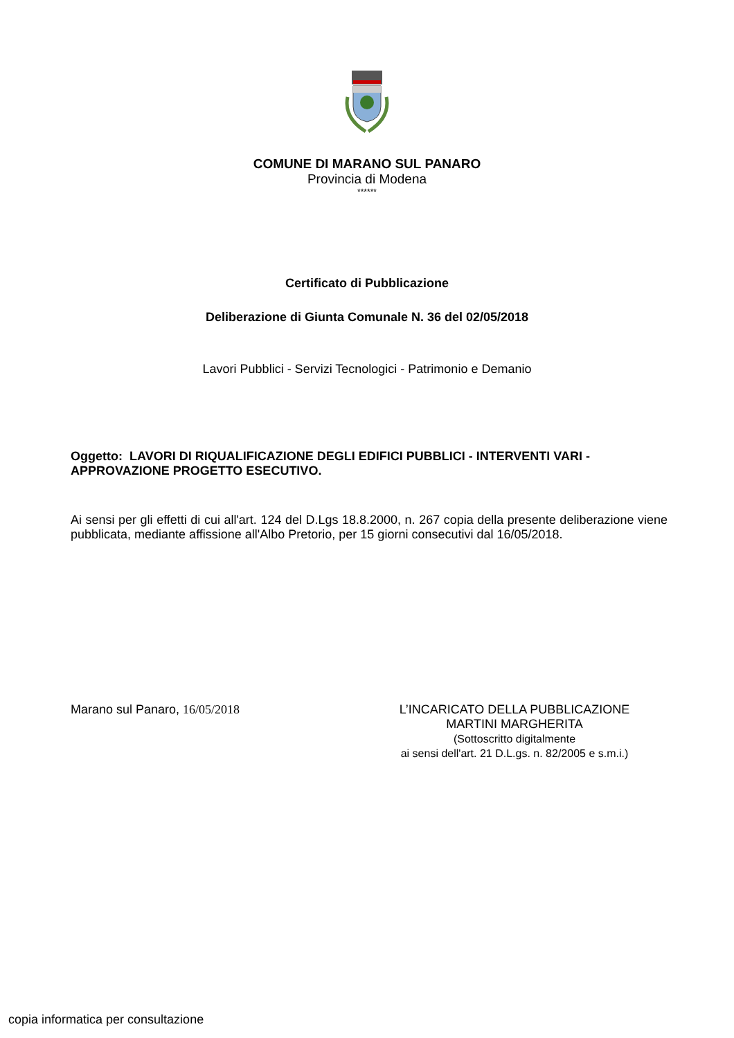COMUNE DI MARANO SUL PANARO
Provincia di Modena
******
Certificato di Pubblicazione
Deliberazione di Giunta Comunale N. 36 del 02/05/2018
Lavori Pubblici - Servizi Tecnologici - Patrimonio e Demanio
Oggetto: LAVORI DI RIQUALIFICAZIONE DEGLI EDIFICI PUBBLICI - INTERVENTI VARI - APPROVAZIONE PROGETTO ESECUTIVO.
Ai sensi per gli effetti di cui all'art. 124 del D.Lgs 18.8.2000, n. 267 copia della presente deliberazione viene pubblicata, mediante affissione all'Albo Pretorio, per 15 giorni consecutivi dal 16/05/2018.
Marano sul Panaro, 16/05/2018 L’INCARICATO DELLA PUBBLICAZIONE
MARTINI MARGHERITA
(Sottoscritto digitalmente
ai sensi dell'art. 21 D.L.gs. n. 82/2005 e s.m.i.)
copia informatica per consultazione